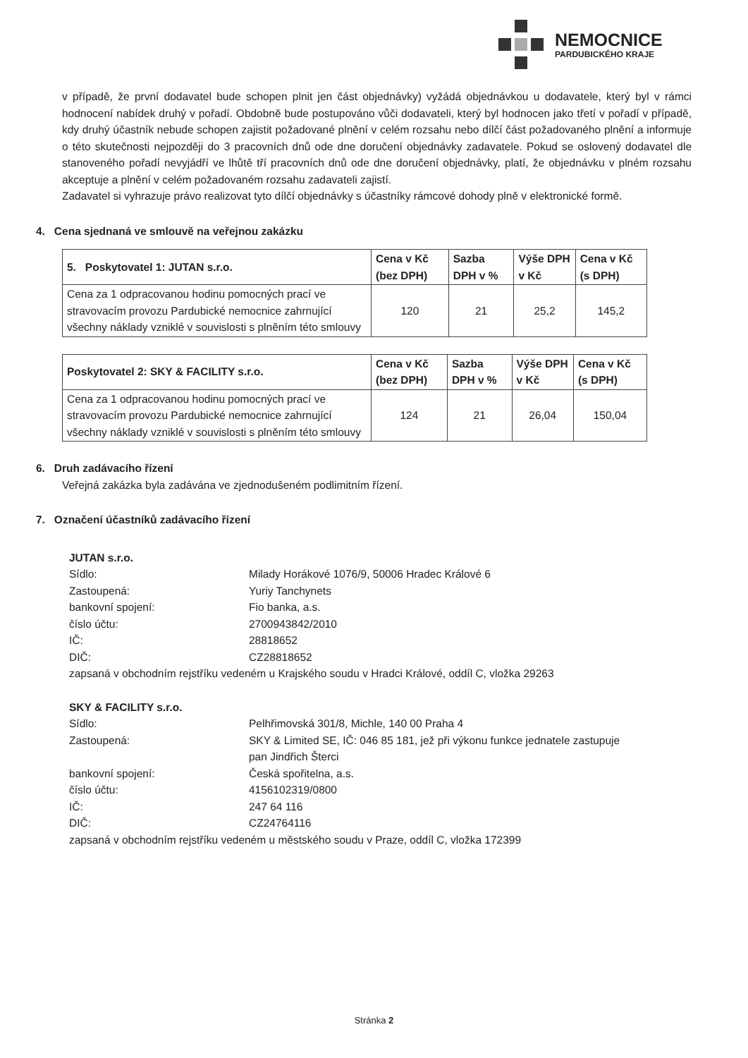NEMOCNICE
PARDUBICKÉHO KRAJE
v případě, že první dodavatel bude schopen plnit jen část objednávky) vyžádá objednávkou u dodavatele, který byl v rámci hodnocení nabídek druhý v pořadí. Obdobně bude postupováno vůči dodavateli, který byl hodnocen jako třetí v pořadí v případě, kdy druhý účastník nebude schopen zajistit požadované plnění v celém rozsahu nebo dílčí část požadovaného plnění a informuje o této skutečnosti nejpozději do 3 pracovních dnů ode dne doručení objednávky zadavatele. Pokud se oslovený dodavatel dle stanoveného pořadí nevyjádří ve lhůtě tří pracovních dnů ode dne doručení objednávky, platí, že objednávku v plném rozsahu akceptuje a plnění v celém požadovaném rozsahu zadavateli zajistí.
Zadavatel si vyhrazuje právo realizovat tyto dílčí objednávky s účastníky rámcové dohody plně v elektronické formě.
4. Cena sjednaná ve smlouvě na veřejnou zakázku
| 5. Poskytovatel 1: JUTAN s.r.o. | Cena v Kč (bez DPH) | Sazba DPH v % | Výše DPH v Kč | Cena v Kč (s DPH) |
| --- | --- | --- | --- | --- |
| Cena za 1 odpracovanou hodinu pomocných prací ve stravovacím provozu Pardubické nemocnice zahrnující všechny náklady vzniklé v souvislosti s plněním této smlouvy | 120 | 21 | 25,2 | 145,2 |
| Poskytovatel 2: SKY & FACILITY s.r.o. | Cena v Kč (bez DPH) | Sazba DPH v % | Výše DPH v Kč | Cena v Kč (s DPH) |
| --- | --- | --- | --- | --- |
| Cena za 1 odpracovanou hodinu pomocných prací ve stravovacím provozu Pardubické nemocnice zahrnující všechny náklady vzniklé v souvislosti s plněním této smlouvy | 124 | 21 | 26,04 | 150,04 |
6. Druh zadávacího řízení
Veřejná zakázka byla zadávána ve zjednodušeném podlimitním řízení.
7. Označení účastníků zadávacího řízení
JUTAN s.r.o. Sídlo: Milady Horákové 1076/9, 50006 Hradec Králové 6 Zastoupená: Yuriy Tanchynets bankovní spojení: Fio banka, a.s. číslo účtu: 2700943842/2010 IČ: 28818652 DIČ: CZ28818652
zapsaná v obchodním rejstříku vedeném u Krajského soudu v Hradci Králové, oddíl C, vložka 29263
SKY & FACILITY s.r.o. Sídlo: Pelhřimovská 301/8, Michle, 140 00 Praha 4 Zastoupená: SKY & Limited SE, IČ: 046 85 181, jež při výkonu funkce jednatele zastupuje pan Jindřich Šterci bankovní spojení: Česká spořitelna, a.s. číslo účtu: 4156102319/0800 IČ: 247 64 116 DIČ: CZ24764116
zapsaná v obchodním rejstříku vedeném u městského soudu v Praze, oddíl C, vložka 172399
Stránka 2